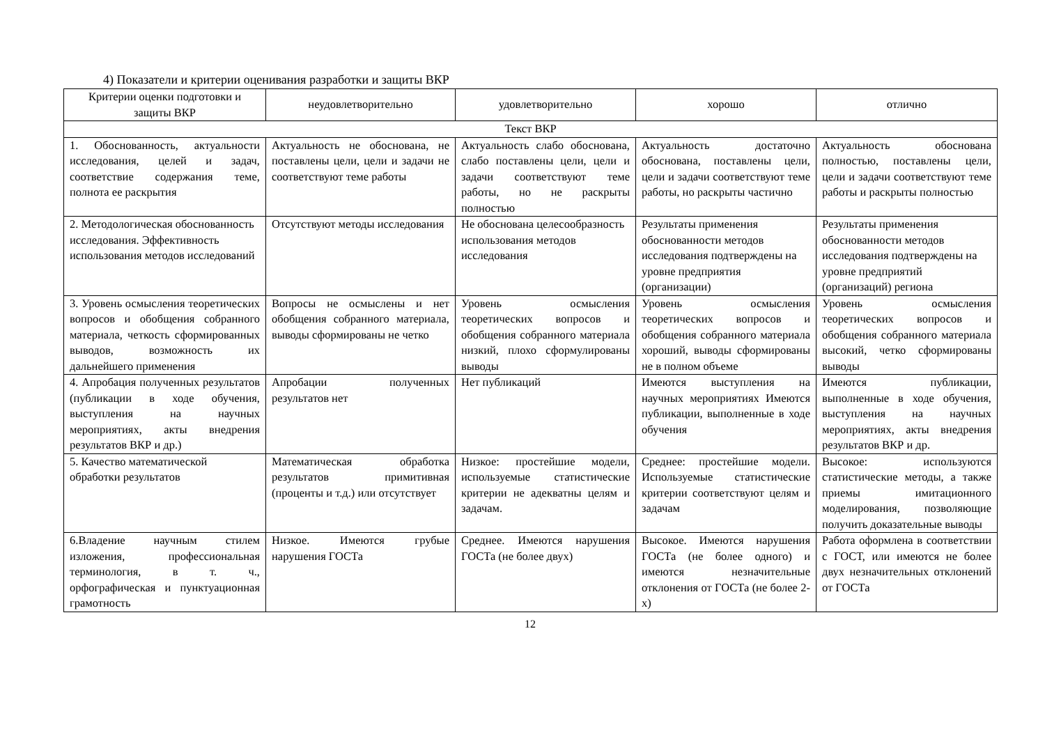4) Показатели и критерии оценивания разработки и защиты ВКР
| Критерии оценки подготовки и защиты ВКР | неудовлетворительно | удовлетворительно | хорошо | отлично |
| --- | --- | --- | --- | --- |
| Текст ВКР | | | | |
| 1. Обоснованность, актуальности исследования, целей и задач, соответствие содержания теме, полнота ее раскрытия | Актуальность не обоснована, не поставлены цели, цели и задачи не соответствуют теме работы | Актуальность слабо обоснована, слабо поставлены цели, цели и задачи соответствуют теме работы, но не раскрыты полностью | Актуальность достаточно обоснована, поставлены цели, цели и задачи соответствуют теме работы, но раскрыты частично | Актуальность обоснована полностью, поставлены цели, цели и задачи соответствуют теме работы и раскрыты полностью |
| 2. Методологическая обоснованность исследования. Эффективность использования методов исследований | Отсутствуют методы исследования | Не обоснована целесообразность использования методов исследования | Результаты применения обоснованности методов исследования подтверждены на уровне предприятия (организации) | Результаты применения обоснованности методов исследования подтверждены на уровне предприятий (организаций) региона |
| 3. Уровень осмысления теоретических вопросов и обобщения собранного материала, четкость сформированных выводов, возможность их дальнейшего применения | Вопросы не осмыслены и нет обобщения собранного материала, выводы сформированы не четко | Уровень осмысления теоретических вопросов и обобщения собранного материала низкий, плохо сформулированы выводы | Уровень осмысления теоретических вопросов и обобщения собранного материала хороший, выводы сформированы не в полном объеме | Уровень осмысления теоретических вопросов и обобщения собранного материала высокий, четко сформированы выводы |
| 4. Апробация полученных результатов (публикации в ходе обучения, выступления на научных мероприятиях, акты внедрения результатов ВКР и др.) | Апробации полученных результатов нет | Нет публикаций | Имеются выступления на научных мероприятиях Имеются публикации, выполненные в ходе обучения | Имеются публикации, выполненные в ходе обучения, выступления на научных мероприятиях, акты внедрения результатов ВКР и др. |
| 5. Качество математической обработки результатов | Математическая обработка результатов примитивная (проценты и т.д.) или отсутствует | Низкое: простейшие модели, используемые статистические критерии не адекватны целям и задачам. | Среднее: простейшие модели. Используемые статистические критерии соответствуют целям и задачам | Высокое: используются статистические методы, а также приемы имитационного моделирования, позволяющие получить доказательные выводы |
| 6.Владение научным стилем изложения, профессиональная терминология, в т. ч., орфографическая и пунктуационная грамотность | Низкое. Имеются грубые нарушения ГОСТа | Среднее. Имеются нарушения ГОСТа (не более двух) | Высокое. Имеются нарушения ГОСТа (не более одного) и имеются незначительные отклонения от ГОСТа (не более 2-х) | Работа оформлена в соответствии с ГОСТ, или имеются не более двух незначительных отклонений от ГОСТа |
12